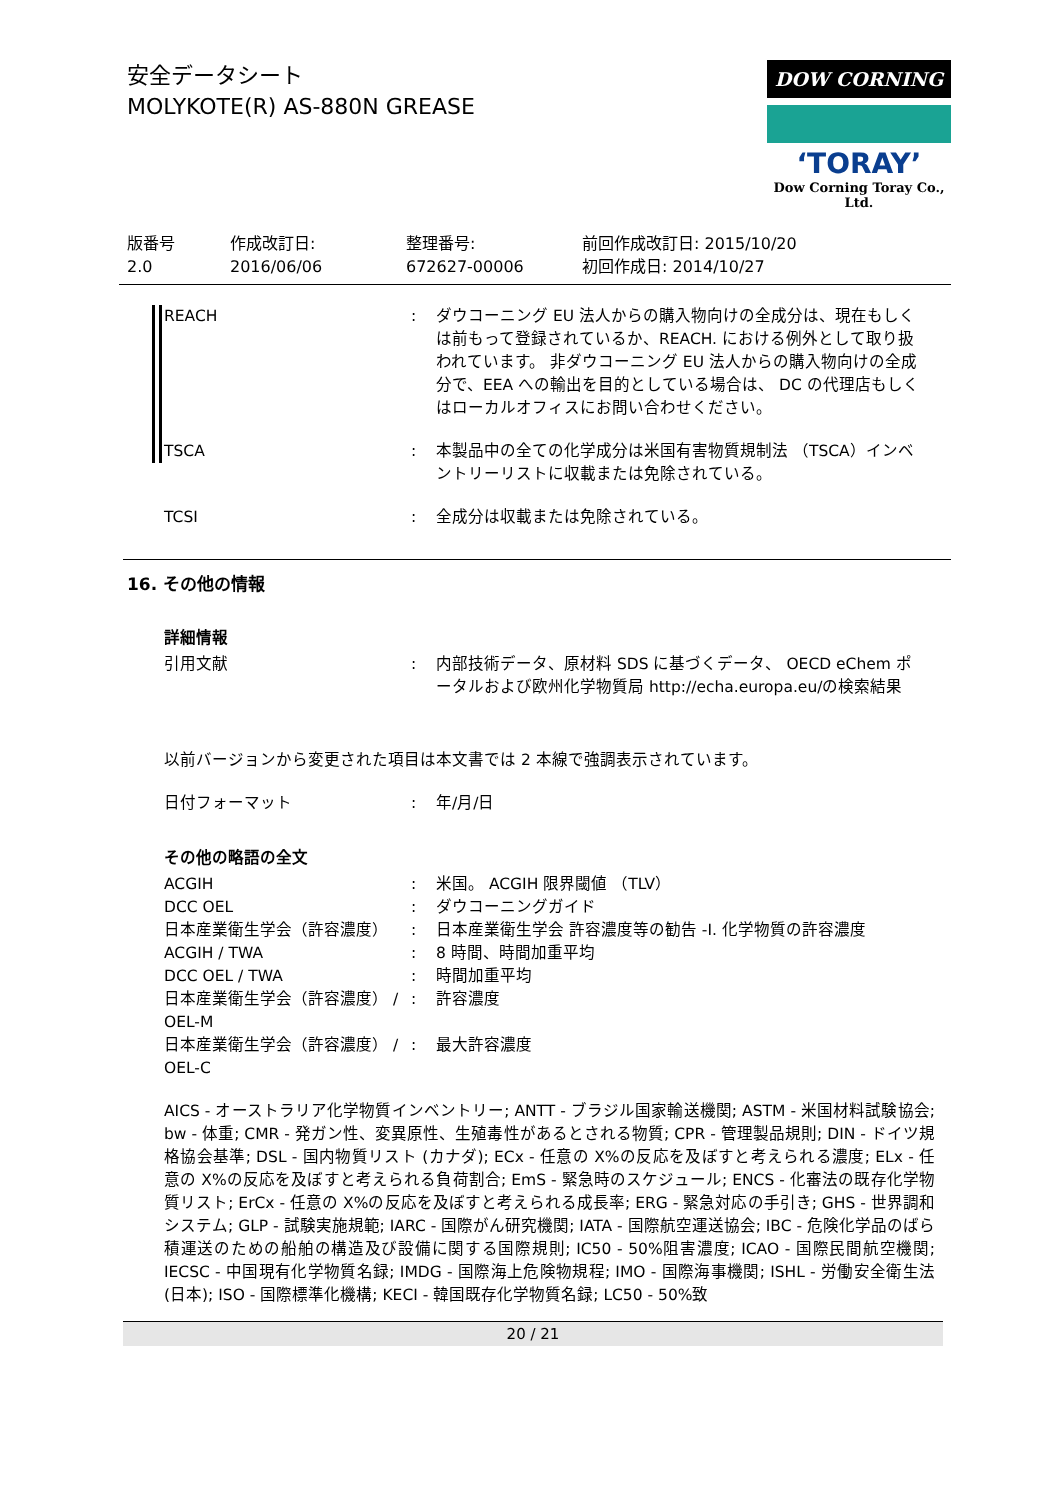安全データシート
MOLYKOTE(R) AS-880N GREASE
DOW CORNING
‘TORAY’
Dow Corning Toray Co., Ltd.
版番号
2.0
作成改訂日:
2016/06/06
整理番号:
672627-00006
前回作成改訂日: 2015/10/20
初回作成日: 2014/10/27
REACH : ダウコーニング EU 法人からの購入物向けの全成分は、現在もしくは前もって登録されているか、REACH. における例外として取り扱われています。 非ダウコーニング EU 法人からの購入物向けの全成分で、EEA への輸出を目的としている場合は、 DC の代理店もしくはローカルオフィスにお問い合わせください。
TSCA : 本製品中の全ての化学成分は米国有害物質規制法 （TSCA）インベントリーリストに収載または免除されている。
TCSI : 全成分は収載または免除されている。
16. その他の情報
詳細情報
引用文献 : 内部技術データ、原材料 SDS に基づくデータ、 OECD eChem ポータルおよび欧州化学物質局 http://echa.europa.eu/の検索結果
以前バージョンから変更された項目は本文書では 2 本線で強調表示されています。
日付フォーマット : 年/月/日
その他の略語の全文
ACGIH : 米国。 ACGIH 限界閾値 （TLV）
DCC OEL : ダウコーニングガイド
日本産業衛生学会（許容濃度） : 日本産業衛生学会 許容濃度等の勧告 -I. 化学物質の許容濃度
ACGIH / TWA : 8 時間、時間加重平均
DCC OEL / TWA : 時間加重平均
日本産業衛生学会（許容濃度） / OEL-M : 許容濃度
日本産業衛生学会（許容濃度） / OEL-C : 最大許容濃度
AICS - オーストラリア化学物質インベントリー; ANTT - ブラジル国家輸送機関; ASTM - 米国材料試験協会; bw - 体重; CMR - 発ガン性、変異原性、生殖毒性があるとされる物質; CPR - 管理製品規則; DIN - ドイツ規格協会基準; DSL - 国内物質リスト (カナダ); ECx - 任意の X%の反応を及ぼすと考えられる濃度; ELx - 任意の X%の反応を及ぼすと考えられる負荷割合; EmS - 緊急時のスケジュール; ENCS - 化審法の既存化学物質リスト; ErCx - 任意の X%の反応を及ぼすと考えられる成長率; ERG - 緊急対応の手引き; GHS - 世界調和システム; GLP - 試験実施規範; IARC - 国際がん研究機関; IATA - 国際航空運送協会; IBC - 危険化学品のばら積運送のための船舶の構造及び設備に関する国際規則; IC50 - 50%阻害濃度; ICAO - 国際民間航空機関; IECSC - 中国現有化学物質名録; IMDG - 国際海上危険物規程; IMO - 国際海事機関; ISHL - 労働安全衛生法 (日本); ISO - 国際標準化機構; KECI - 韓国既存化学物質名録; LC50 - 50%致
20 / 21